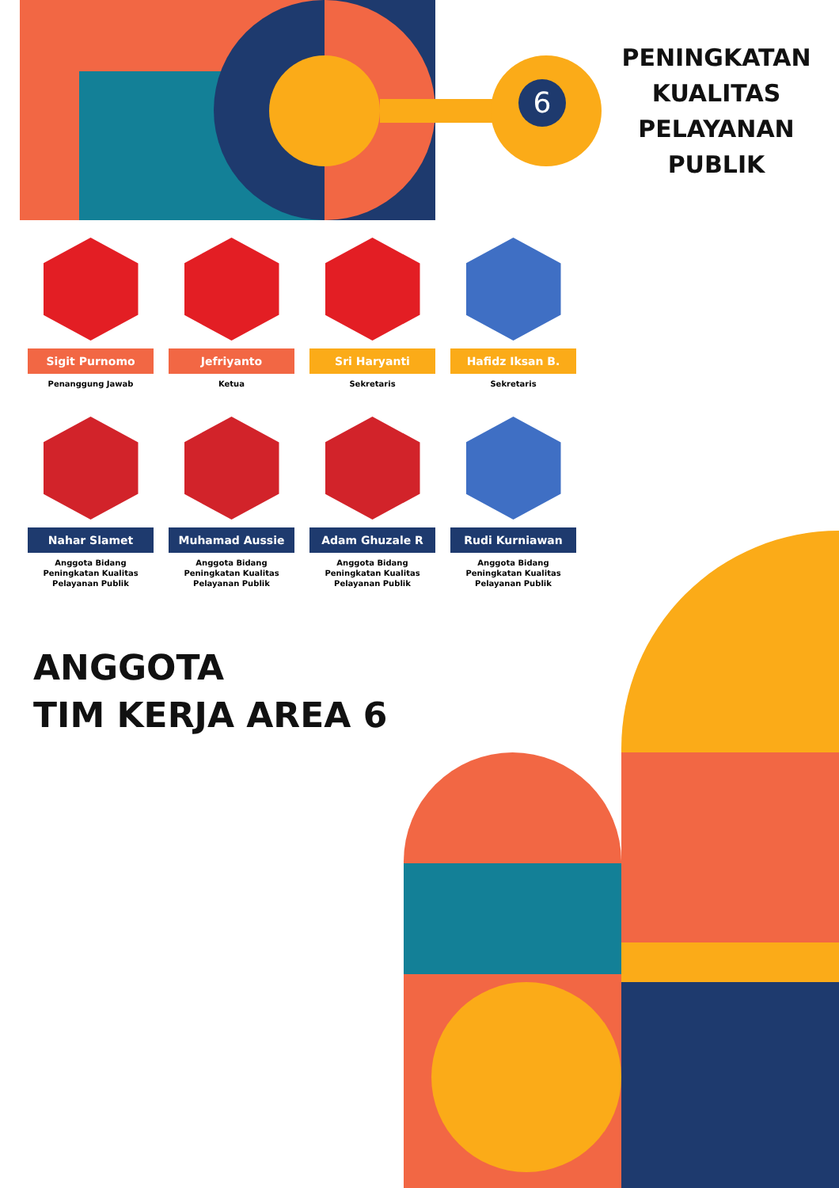6
PENINGKATAN
KUALITAS
PELAYANAN
PUBLIK
Sigit Purnomo
Penanggung Jawab
Jefriyanto
Ketua
Sri Haryanti
Sekretaris
Hafidz Iksan B.
Sekretaris
Nahar Slamet
Anggota Bidang
Peningkatan Kualitas
Pelayanan Publik
Muhamad Aussie
Anggota Bidang
Peningkatan Kualitas
Pelayanan Publik
Adam Ghuzale R
Anggota Bidang
Peningkatan Kualitas
Pelayanan Publik
Rudi Kurniawan
Anggota Bidang
Peningkatan Kualitas
Pelayanan Publik
ANGGOTA
TIM KERJA AREA 6